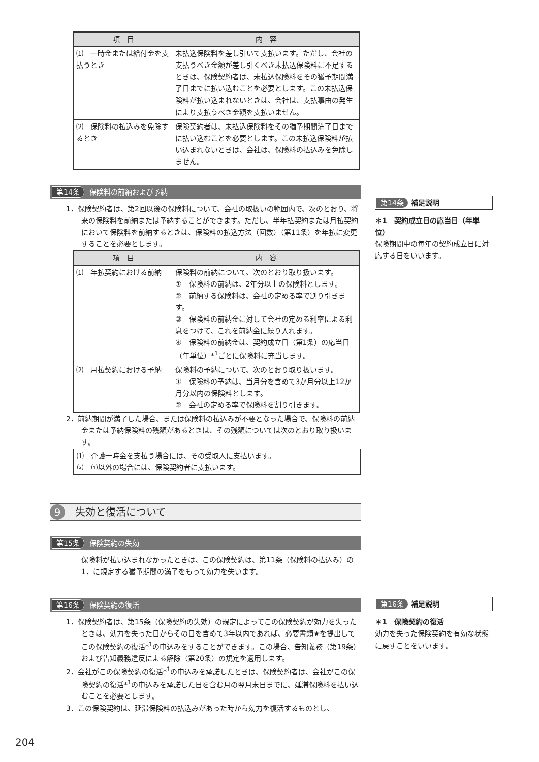| 項 目 | 内 容 |
| --- | --- |
| ⑴ 一時金または給付金を支払うとき | 未払込保険料を差し引いて支払います。ただし、会社の支払うべき金額が差し引くべき未払込保険料に不足するときは、保険契約者は、未払込保険料をその猶予期間満了日までに払い込むことを必要とします。この未払込保険料が払い込まれないときは、会社は、支払事由の発生により支払うべき金額を支払いません。 |
| ⑵ 保険料の払込みを免除するとき | 保険契約者は、未払込保険料をその猶予期間満了日までに払い込むことを必要とします。この未払込保険料が払い込まれないときは、会社は、保険料の払込みを免除しません。 |
第14条 保険料の前納および予納
1．保険契約者は、第2回以後の保険料について、会社の取扱いの範囲内で、次のとおり、将来の保険料を前納または予納することができます。ただし、半年払契約または月払契約において保険料を前納するときは、保険料の払込方法（回数）（第11条）を年払に変更することを必要とします。
| 項 目 | 内 容 |
| --- | --- |
| ⑴ 年払契約における前納 | 保険料の前納について、次のとおり取り扱います。 ① 保険料の前納は、2年分以上の保険料とします。 ② 前納する保険料は、会社の定める率で割り引きます。 ③ 保険料の前納金に対して会社の定める利率による利息をつけて、これを前納金に繰り入れます。 ④ 保険料の前納金は、契約成立日（第1条）の応当日（年単位）*<sup>1</sup>ごとに保険料に充当します。 |
| ⑵ 月払契約における予納 | 保険料の予納について、次のとおり取り扱います。 ① 保険料の予納は、当月分を含めて3か月分以上12か月分以内の保険料とします。 ② 会社の定める率で保険料を割り引きます。 |
2．前納期間が満了した場合、または保険料の払込みが不要となった場合で、保険料の前納金または予納保険料の残額があるときは、その残額については次のとおり取り扱います。
⑴　介護一時金を支払う場合には、その受取人に支払います。
⑵　⑴以外の場合には、保険契約者に支払います。
9 失効と復活について
第15条 保険契約の失効
保険料が払い込まれなかったときは、この保険契約は、第11条（保険料の払込み）の1．に規定する猶予期間の満了をもって効力を失います。
第16条 保険契約の復活
1．保険契約者は、第15条（保険契約の失効）の規定によってこの保険契約が効力を失ったときは、効力を失った日からその日を含めて3年以内であれば、必要書類★を提出してこの保険契約の復活*<sup>1</sup>の申込みをすることができます。この場合、告知義務（第19条）および告知義務違反による解除（第20条）の規定を適用します。
2．会社がこの保険契約の復活*<sup>1</sup>の申込みを承諾したときは、保険契約者は、会社がこの保険契約の復活*<sup>1</sup>の申込みを承諾した日を含む月の翌月末日までに、延滞保険料を払い込むことを必要とします。
3．この保険契約は、延滞保険料の払込みがあった時から効力を復活するものとし、
第14条 補足説明
＊1　契約成立日の応当日（年単位）
保険期間中の毎年の契約成立日に対応する日をいいます。
第16条 補足説明
＊1　保険契約の復活
効力を失った保険契約を有効な状態に戻すことをいいます。
204